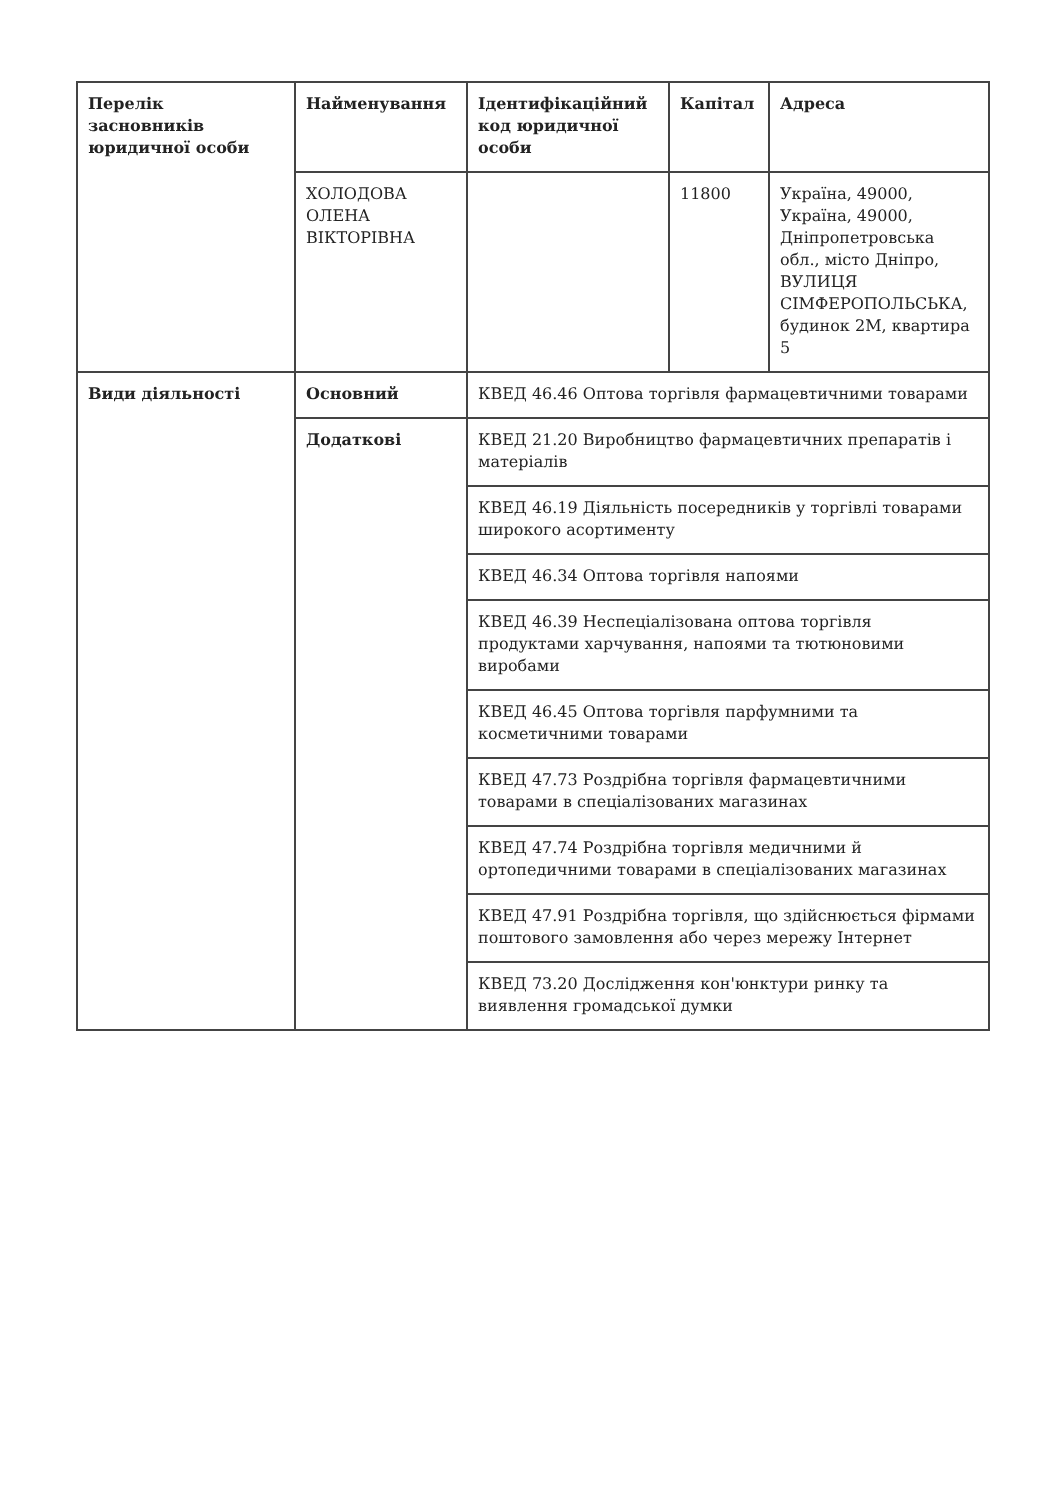| Перелік засновників юридичної особи | Найменування | Ідентифікаційний код юридичної особи | Капітал | Адреса |
| --- | --- | --- | --- | --- |
| | ХОЛОДОВА ОЛЕНА ВІКТОРІВНА | | 11800 | Україна, 49000, Україна, 49000, Дніпропетровська обл., місто Дніпро, ВУЛИЦЯ СІМФЕРОПОЛЬСЬКА, будинок 2М, квартира 5 |
| Види діяльності | Основний | КВЕД 46.46 Оптова торгівля фармацевтичними товарами | | |
| | Додаткові | КВЕД 21.20 Виробництво фармацевтичних препаратів і матеріалів | | |
| | | КВЕД 46.19 Діяльність посередників у торгівлі товарами широкого асортименту | | |
| | | КВЕД 46.34 Оптова торгівля напоями | | |
| | | КВЕД 46.39 Неспеціалізована оптова торгівля продуктами харчування, напоями та тютюновими виробами | | |
| | | КВЕД 46.45 Оптова торгівля парфумними та косметичними товарами | | |
| | | КВЕД 47.73 Роздрібна торгівля фармацевтичними товарами в спеціалізованих магазинах | | |
| | | КВЕД 47.74 Роздрібна торгівля медичними й ортопедичними товарами в спеціалізованих магазинах | | |
| | | КВЕД 47.91 Роздрібна торгівля, що здійснюється фірмами поштового замовлення або через мережу Інтернет | | |
| | | КВЕД 73.20 Дослідження кон'юнктури ринку та виявлення громадської думки | | |